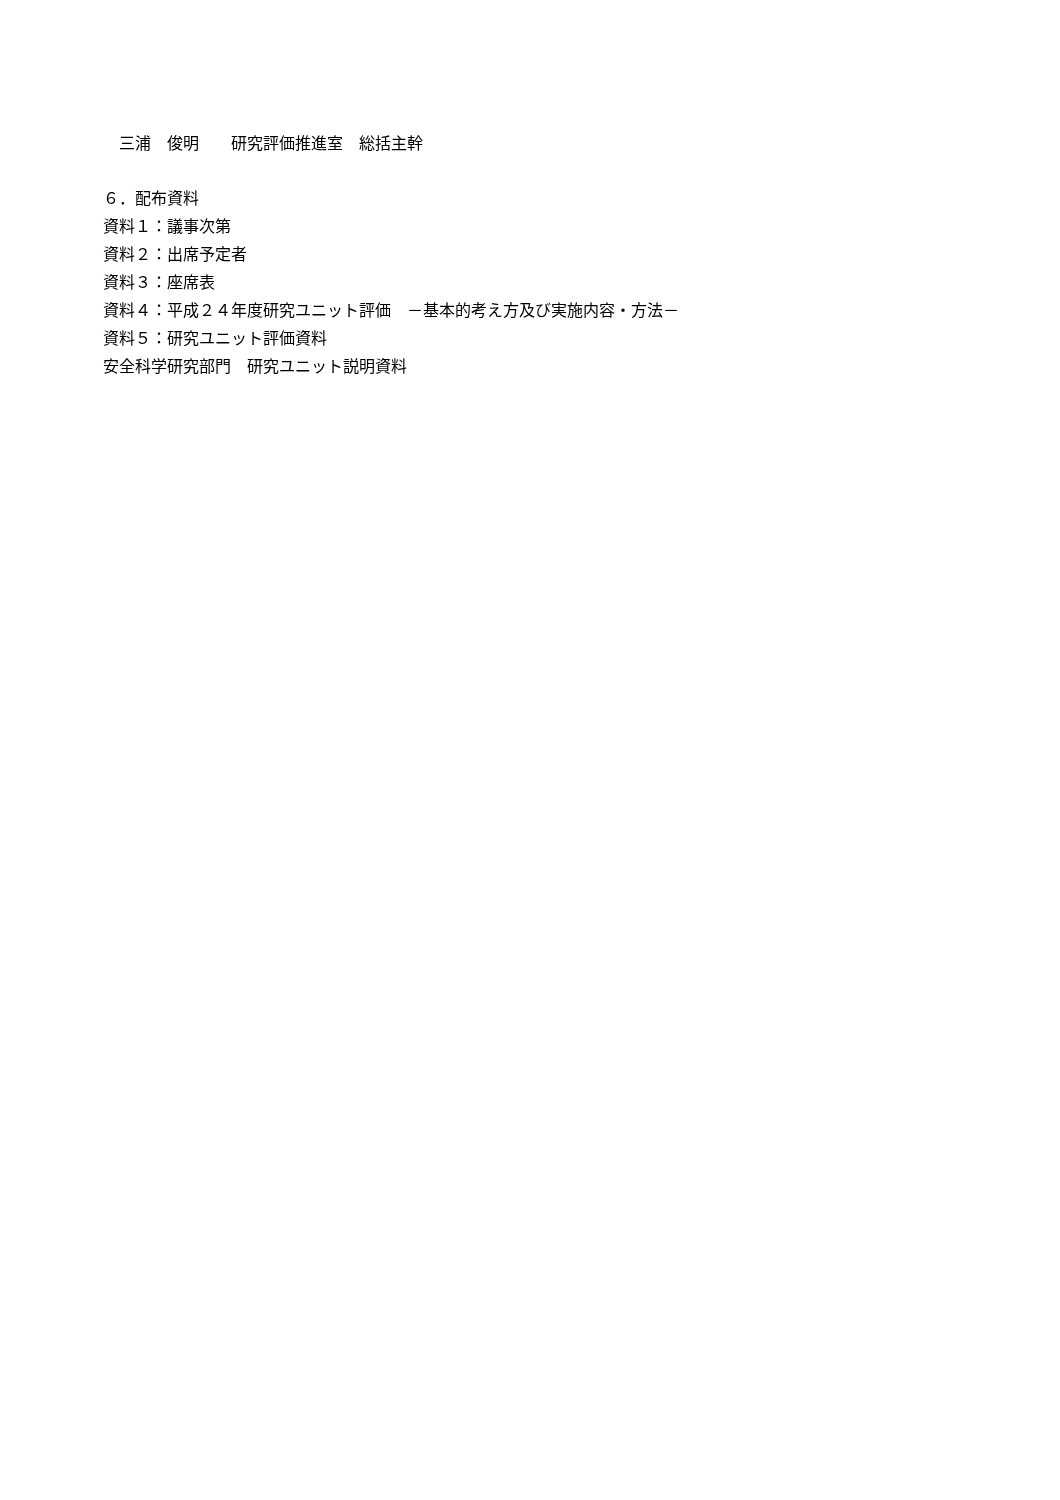三浦　俊明　　研究評価推進室　総括主幹
６．配布資料
資料１：議事次第
資料２：出席予定者
資料３：座席表
資料４：平成２４年度研究ユニット評価　－基本的考え方及び実施内容・方法－
資料５：研究ユニット評価資料
安全科学研究部門　研究ユニット説明資料